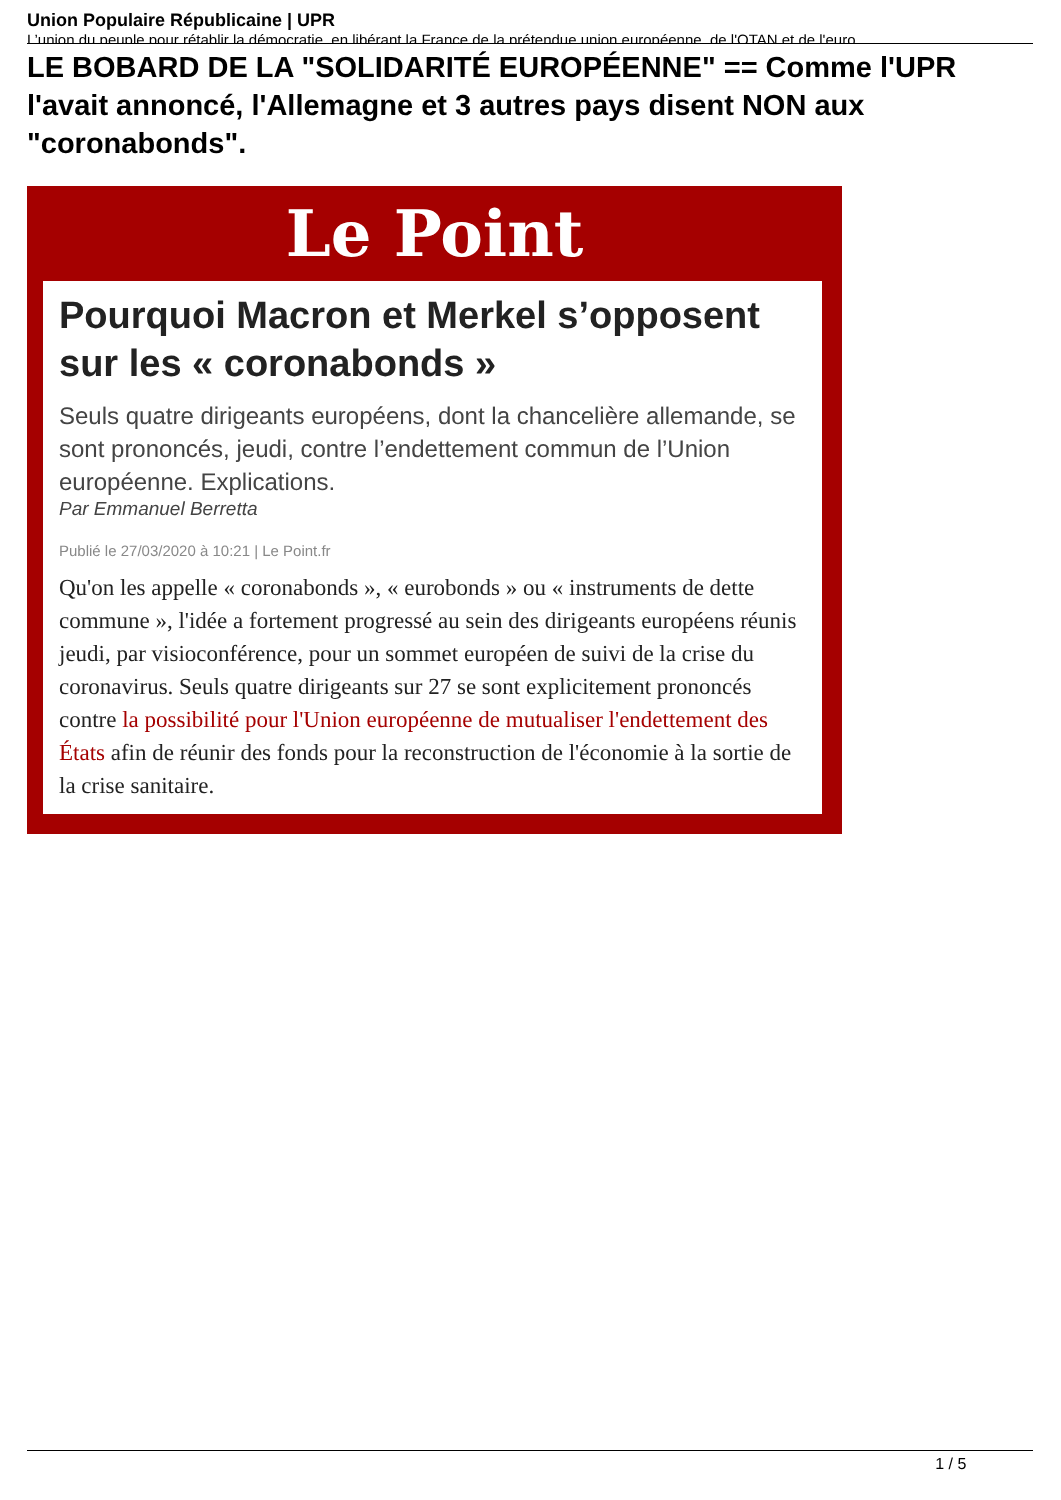Union Populaire Républicaine | UPR
L’union du peuple pour rétablir la démocratie, en libérant la France de la prétendue union européenne, de l'OTAN et de l'euro
LE BOBARD DE LA "SOLIDARITÉ EUROPÉENNE" == Comme l'UPR l'avait annoncé, l'Allemagne et 3 autres pays disent NON aux "coronabonds".
Le Point
Pourquoi Macron et Merkel s’opposent sur les « coronabonds »
Seuls quatre dirigeants européens, dont la chancelière allemande, se sont prononcés, jeudi, contre l’endettement commun de l’Union européenne. Explications.
Par Emmanuel Berretta
Publié le 27/03/2020 à 10:21 | Le Point.fr
Qu'on les appelle « coronabonds », « eurobonds » ou « instruments de dette commune », l'idée a fortement progressé au sein des dirigeants européens réunis jeudi, par visioconférence, pour un sommet européen de suivi de la crise du coronavirus. Seuls quatre dirigeants sur 27 se sont explicitement prononcés contre la possibilité pour l'Union européenne de mutualiser l'endettement des États afin de réunir des fonds pour la reconstruction de l'économie à la sortie de la crise sanitaire.
1 / 5